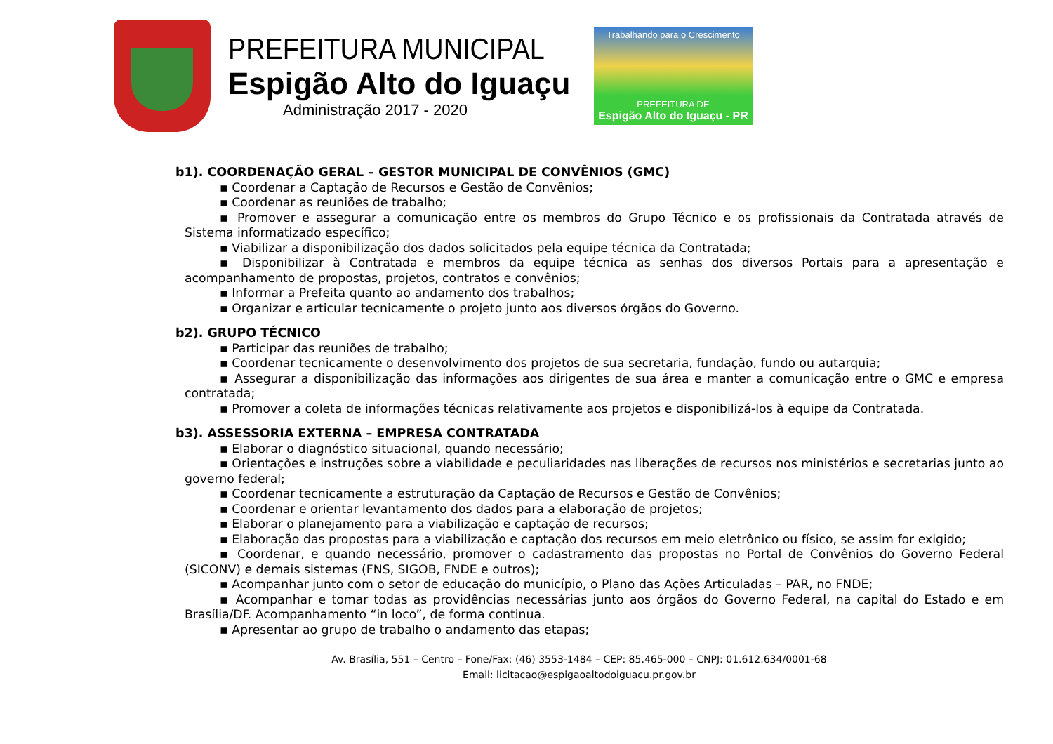PREFEITURA MUNICIPAL
Espigão Alto do Iguaçu
Administração 2017 - 2020
Trabalhando para o Crescimento
PREFEITURA DE
Espigão Alto do Iguaçu - PR
b1). COORDENAÇÃO GERAL – GESTOR MUNICIPAL DE CONVÊNIOS (GMC)
▪ Coordenar a Captação de Recursos e Gestão de Convênios;
▪ Coordenar as reuniões de trabalho;
▪ Promover e assegurar a comunicação entre os membros do Grupo Técnico e os profissionais da Contratada através de Sistema informatizado específico;
▪ Viabilizar a disponibilização dos dados solicitados pela equipe técnica da Contratada;
▪ Disponibilizar à Contratada e membros da equipe técnica as senhas dos diversos Portais para a apresentação e acompanhamento de propostas, projetos, contratos e convênios;
▪ Informar a Prefeita quanto ao andamento dos trabalhos;
▪ Organizar e articular tecnicamente o projeto junto aos diversos órgãos do Governo.
b2). GRUPO TÉCNICO
▪ Participar das reuniões de trabalho;
▪ Coordenar tecnicamente o desenvolvimento dos projetos de sua secretaria, fundação, fundo ou autarquia;
▪ Assegurar a disponibilização das informações aos dirigentes de sua área e manter a comunicação entre o GMC e empresa contratada;
▪ Promover a coleta de informações técnicas relativamente aos projetos e disponibilizá-los à equipe da Contratada.
b3). ASSESSORIA EXTERNA – EMPRESA CONTRATADA
▪ Elaborar o diagnóstico situacional, quando necessário;
▪ Orientações e instruções sobre a viabilidade e peculiaridades nas liberações de recursos nos ministérios e secretarias junto ao governo federal;
▪ Coordenar tecnicamente a estruturação da Captação de Recursos e Gestão de Convênios;
▪ Coordenar e orientar levantamento dos dados para a elaboração de projetos;
▪ Elaborar o planejamento para a viabilização e captação de recursos;
▪ Elaboração das propostas para a viabilização e captação dos recursos em meio eletrônico ou físico, se assim for exigido;
▪ Coordenar, e quando necessário, promover o cadastramento das propostas no Portal de Convênios do Governo Federal (SICONV) e demais sistemas (FNS, SIGOB, FNDE e outros);
▪ Acompanhar junto com o setor de educação do município, o Plano das Ações Articuladas – PAR, no FNDE;
▪ Acompanhar e tomar todas as providências necessárias junto aos órgãos do Governo Federal, na capital do Estado e em Brasília/DF. Acompanhamento “in loco”, de forma continua.
▪ Apresentar ao grupo de trabalho o andamento das etapas;
Av. Brasília, 551 – Centro – Fone/Fax: (46) 3553-1484 – CEP: 85.465-000 – CNPJ: 01.612.634/0001-68
Email: licitacao@espigaoaltodoiguacu.pr.gov.br